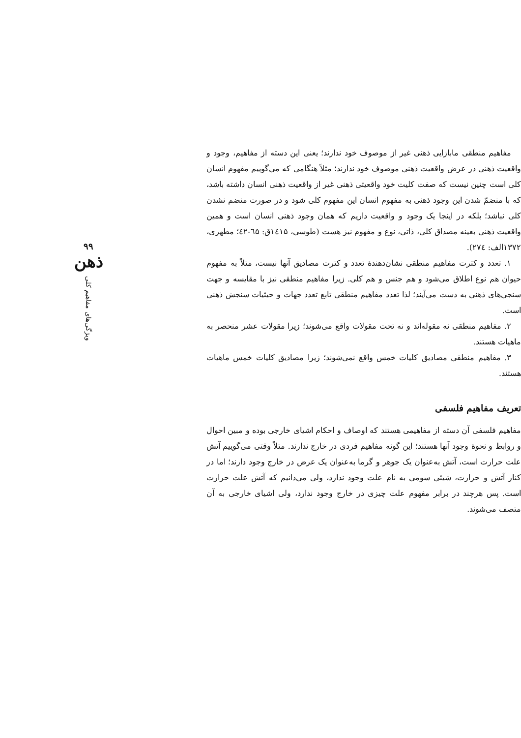مفاهیم منطقی مابازایی ذهنی غیر از موصوف خود ندارند؛ یعنی این دسته از مفاهیم، وجود و واقعیت ذهنی در عرض واقعیت ذهنی موصوف خود ندارند؛ مثلاً هنگامی که می‌گوییم مفهوم انسان کلی است چنین نیست که صفت کلیت خود واقعیتی ذهنی غیر از واقعیت ذهنی انسان داشته باشد، که با منضمّ شدن این وجود ذهنی به مفهوم انسان این مفهوم کلی شود و در صورت منضم نشدن کلی نباشد؛ بلکه در اینجا یک وجود و واقعیت داریم که همان وجود ذهنی انسان است و همین واقعیت ذهنی بعینه مصداق کلی، ذاتی، نوع و مفهوم نیز هست (طوسی، ۱٤۱۵ق: ٦۵-٤۲؛ مطهری، ۱۳۷۲الف: ۲۷٤).
۱. تعدد و کثرت مفاهیم منطقی نشان‌دهندهٔ تعدد و کثرت مصادیق آنها نیست، مثلاً به مفهوم حیوان هم نوع اطلاق می‌شود و هم جنس و هم کلی. زیرا مفاهیم منطقی نیز با مقایسه و جهت سنجی‌های ذهنی به دست می‌آیند؛ لذا تعدد مفاهیم منطقی تابع تعدد جهات و حیثیات سنجش ذهنی است.
۲. مفاهیم منطقی نه مقوله‌اند و نه تحت مقولات واقع می‌شوند؛ زیرا مقولات عشر منحصر به ماهیات هستند.
۳. مفاهیم منطقی مصادیق کلیات خمس واقع نمی‌شوند؛ زیرا مصادیق کلیات خمس ماهیات هستند.
تعریف مفاهیم فلسفی
مفاهیم فلسفی آن دسته از مفاهیمی هستند که اوصاف و احکام اشیای خارجی بوده و مبین احوال و روابط و نحوهٔ وجود آنها هستند؛ این گونه مفاهیم فردی در خارج ندارند. مثلاً وقتی می‌گوییم آتش علت حرارت است، آتش به‌عنوان یک جوهر و گرما به‌عنوان یک عرض در خارج وجود دارند؛ اما در کنار آتش و حرارت، شیئی سومی به نام علت وجود ندارد، ولی می‌دانیم که آتش علت حرارت است. پس هرچند در برابر مفهوم علت چیزی در خارج وجود ندارد، ولی اشیای خارجی به آن متصف می‌شوند.
۹۹
ذهن
ویژگی‌های مفاهیم کلی